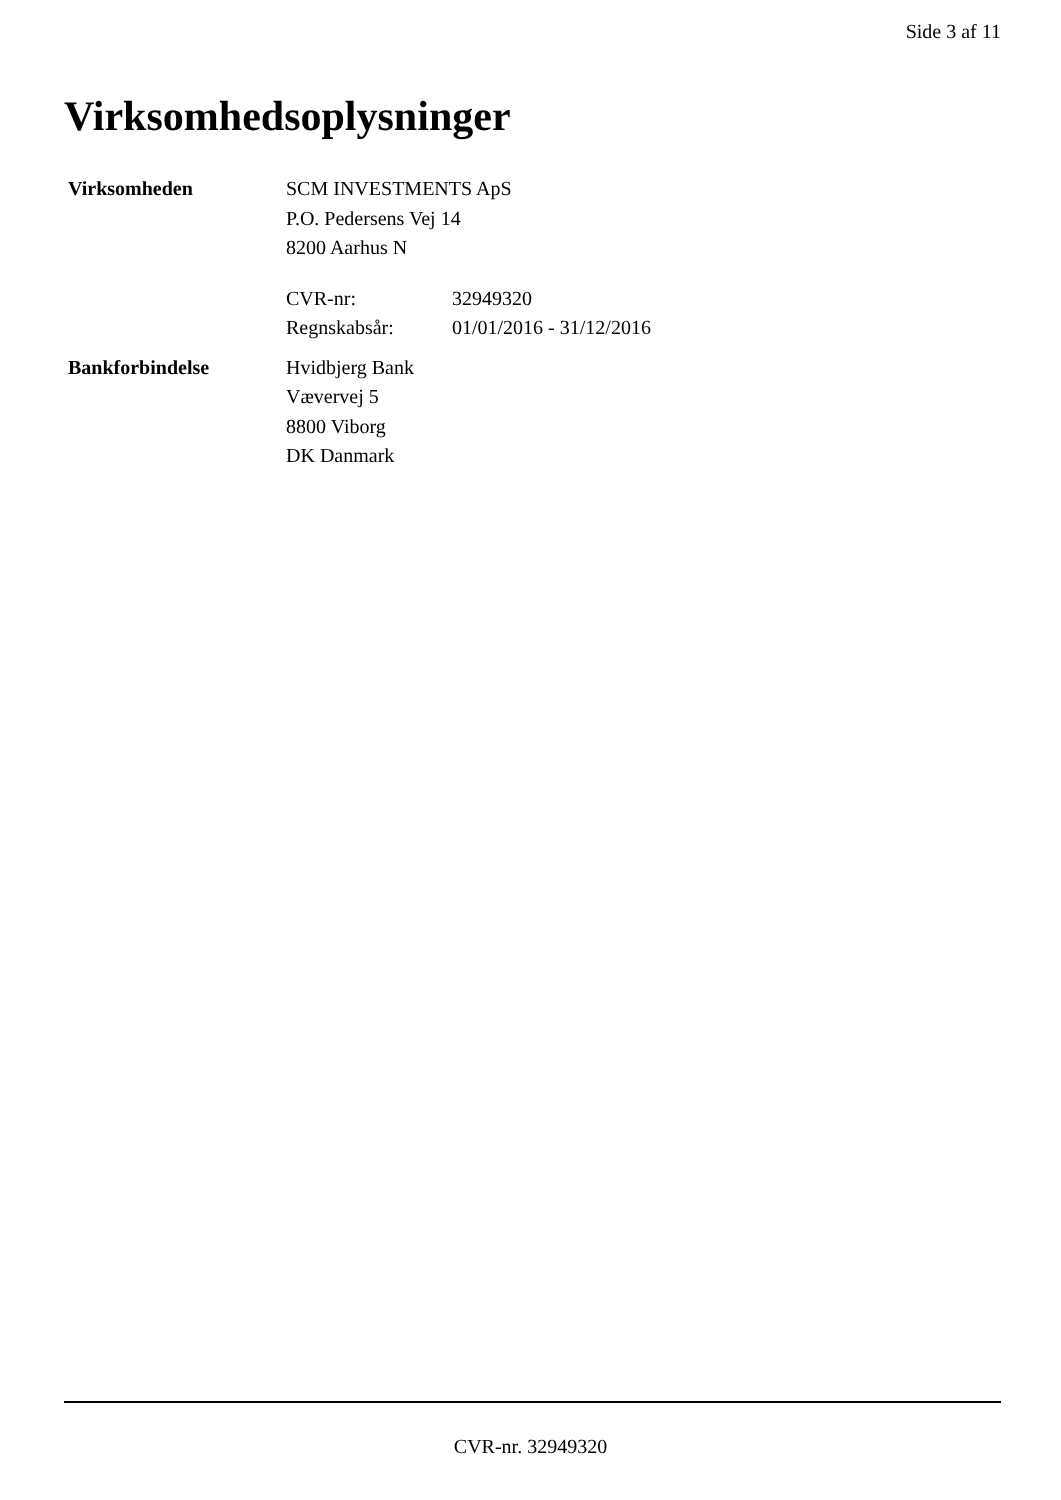Side 3 af 11
Virksomhedsoplysninger
Virksomheden SCM INVESTMENTS ApS
P.O. Pedersens Vej 14
8200 Aarhus N
CVR-nr: 32949320
Regnskabsår: 01/01/2016 - 31/12/2016
Bankforbindelse Hvidbjerg Bank
Vævervej 5
8800 Viborg
DK Danmark
CVR-nr. 32949320